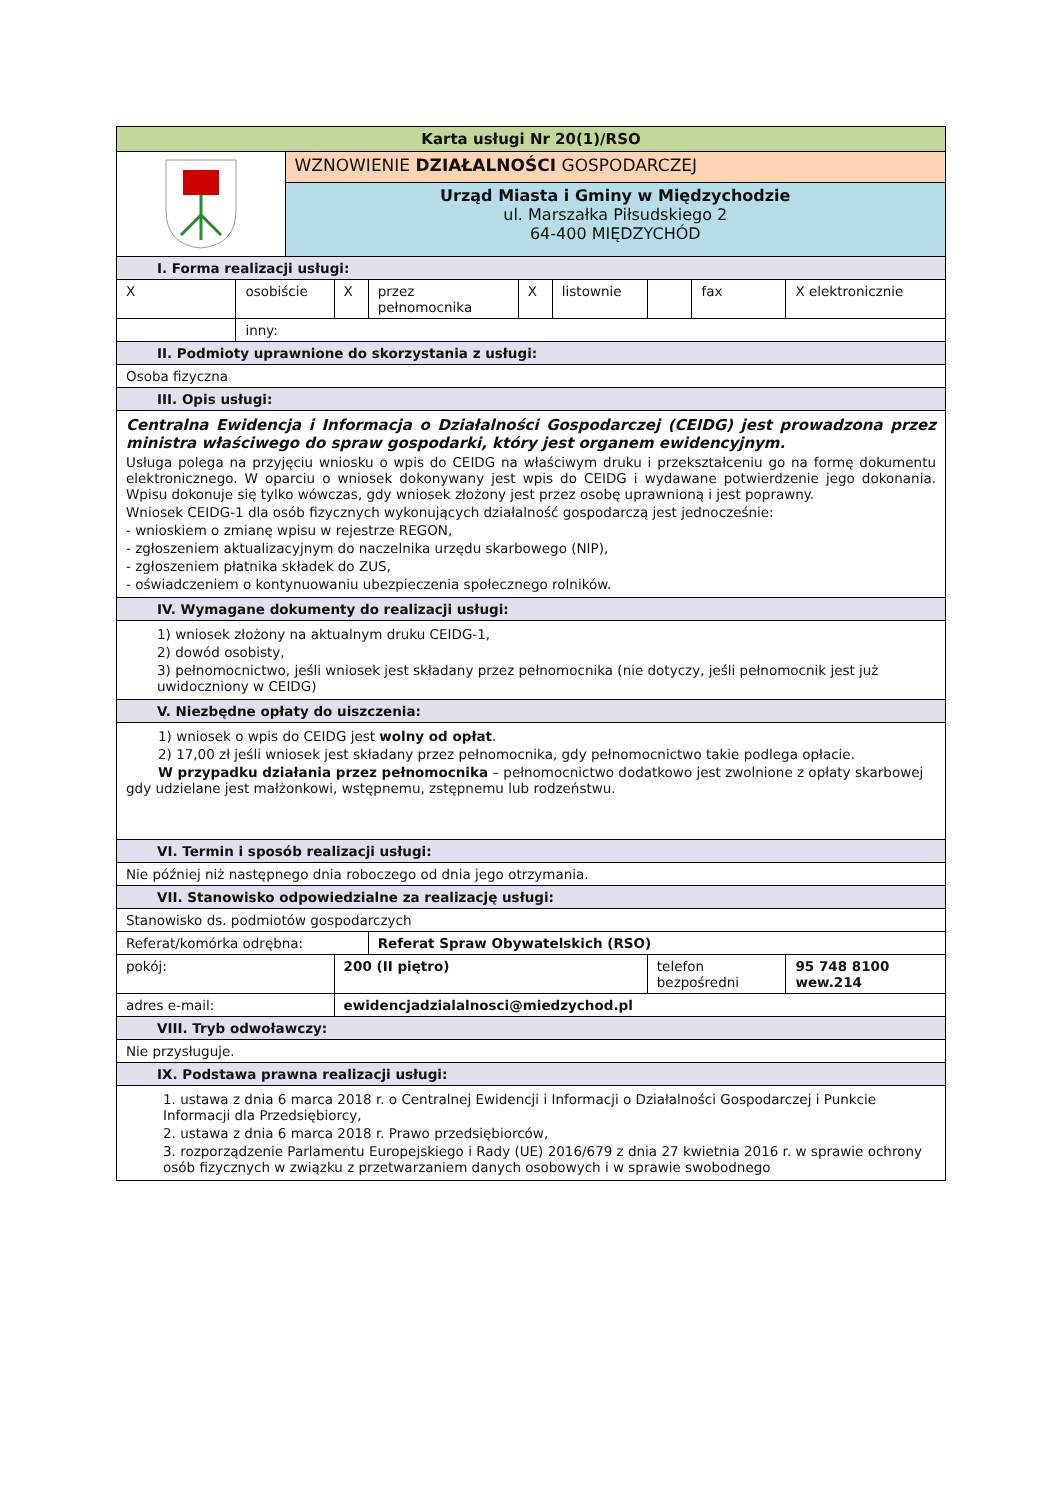| Karta usługi Nr 20(1)/RSO | | | | | | | | | |
| --- | --- | --- | --- | --- | --- | --- | --- | --- | --- |
| | | WZNOWIENIE DZIAŁALNOŚCI GOSPODARCZEJ | | | | | | | |
| | | Urząd Miasta i Gminy w Międzychodzie ul. Marszałka Piłsudskiego 2 64-400 MIĘDZYCHÓD | | | | | | | |
| I. Forma realizacji usługi: | | | | | | | | | |
| X | osobiście | | X | przez pełnomocnika | X | listownie | | fax | X elektronicznie |
| | inny: | | | | | | | | |
| II. Podmioty uprawnione do skorzystania z usługi: | | | | | | | | | |
| Osoba fizyczna | | | | | | | | | |
| III. Opis usługi: | | | | | | | | | |
| Centralna Ewidencja i Informacja o Działalności Gospodarczej (CEIDG) jest prowadzona przez ministra właściwego do spraw gospodarki, który jest organem ewidencyjnym. Usługa polega na przyjęciu wniosku o wpis do CEIDG na właściwym druku i przekształceniu go na formę dokumentu elektronicznego. W oparciu o wniosek dokonywany jest wpis do CEIDG i wydawane potwierdzenie jego dokonania. Wpisu dokonuje się tylko wówczas, gdy wniosek złożony jest przez osobę uprawnioną i jest poprawny. Wniosek CEIDG-1 dla osób fizycznych wykonujących działalność gospodarczą jest jednocześnie: - wnioskiem o zmianę wpisu w rejestrze REGON, - zgłoszeniem aktualizacyjnym do naczelnika urzędu skarbowego (NIP), - zgłoszeniem płatnika składek do ZUS, - oświadczeniem o kontynuowaniu ubezpieczenia społecznego rolników. | | | | | | | | | |
| IV. Wymagane dokumenty do realizacji usługi: | | | | | | | | | |
| 1) wniosek złożony na aktualnym druku CEIDG-1, 2) dowód osobisty, 3) pełnomocnictwo, jeśli wniosek jest składany przez pełnomocnika (nie dotyczy, jeśli pełnomocnik jest już uwidoczniony w CEIDG) | | | | | | | | | |
| V. Niezbędne opłaty do uiszczenia: | | | | | | | | | |
| 1) wniosek o wpis do CEIDG jest wolny od opłat . 2) 17,00 zł jeśli wniosek jest składany przez pełnomocnika, gdy pełnomocnictwo takie podlega opłacie. W przypadku działania przez pełnomocnika – pełnomocnictwo dodatkowo jest zwolnione z opłaty skarbowej gdy udzielane jest małżonkowi, wstępnemu, zstępnemu lub rodzeństwu. | | | | | | | | | |
| VI. Termin i sposób realizacji usługi: | | | | | | | | | |
| Nie później niż następnego dnia roboczego od dnia jego otrzymania. | | | | | | | | | |
| VII. Stanowisko odpowiedzialne za realizację usługi: | | | | | | | | | |
| Stanowisko ds. podmiotów gospodarczych | | | | | | | | | |
| Referat/komórka odrębna: | | | | Referat Spraw Obywatelskich (RSO) | | | | | |
| pokój: | | | 200 (II piętro) | | | | telefon bezpośredni | | 95 748 8100 wew.214 |
| adres e-mail: | | | ewidencjadzialalnosci@miedzychod.pl | | | | | | |
| VIII. Tryb odwoławczy: | | | | | | | | | |
| Nie przysługuje. | | | | | | | | | |
| IX. Podstawa prawna realizacji usługi: | | | | | | | | | |
| 1. ustawa z dnia 6 marca 2018 r. o Centralnej Ewidencji i Informacji o Działalności Gospodarczej i Punkcie Informacji dla Przedsiębiorcy, 2. ustawa z dnia 6 marca 2018 r. Prawo przedsiębiorców, 3. rozporządzenie Parlamentu Europejskiego i Rady (UE) 2016/679 z dnia 27 kwietnia 2016 r. w sprawie ochrony osób fizycznych w związku z przetwarzaniem danych osobowych i w sprawie swobodnego | | | | | | | | | |